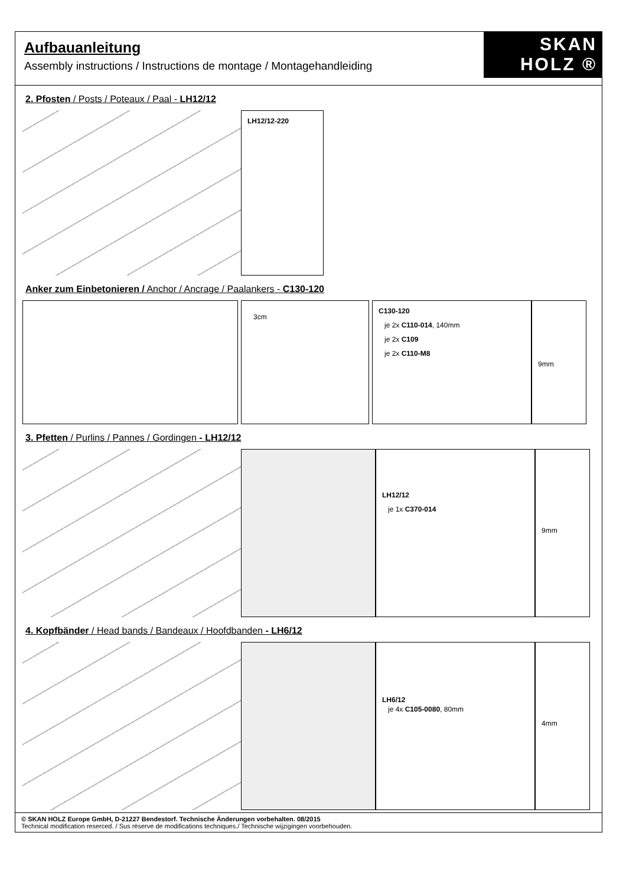Aufbauanleitung
Assembly instructions / Instructions de montage / Montagehandleiding
SKAN
HOLZ ®
2. Pfosten / Posts / Poteaux / Paal - LH12/12
LH12/12-220
Anker zum Einbetonieren / Anchor / Ancrage / Paalankers - C130-120
3cm
C130-120
je 2x C110-014, 140mm
je 2x C109
je 2x C110-M8
9mm
3. Pfetten / Purlins / Pannes / Gordingen - LH12/12
LH12/12
je 1x C370-014
9mm
4. Kopfbänder / Head bands / Bandeaux / Hoofdbanden - LH6/12
LH6/12
je 4x C105-0080, 80mm
4mm
© SKAN HOLZ Europe GmbH, D-21227 Bendestorf. Technische Änderungen vorbehalten. 08/2015
Technical modification reserced. / Sus rèserve de modifications techniques./ Technische wijzigingen voorbehouden.